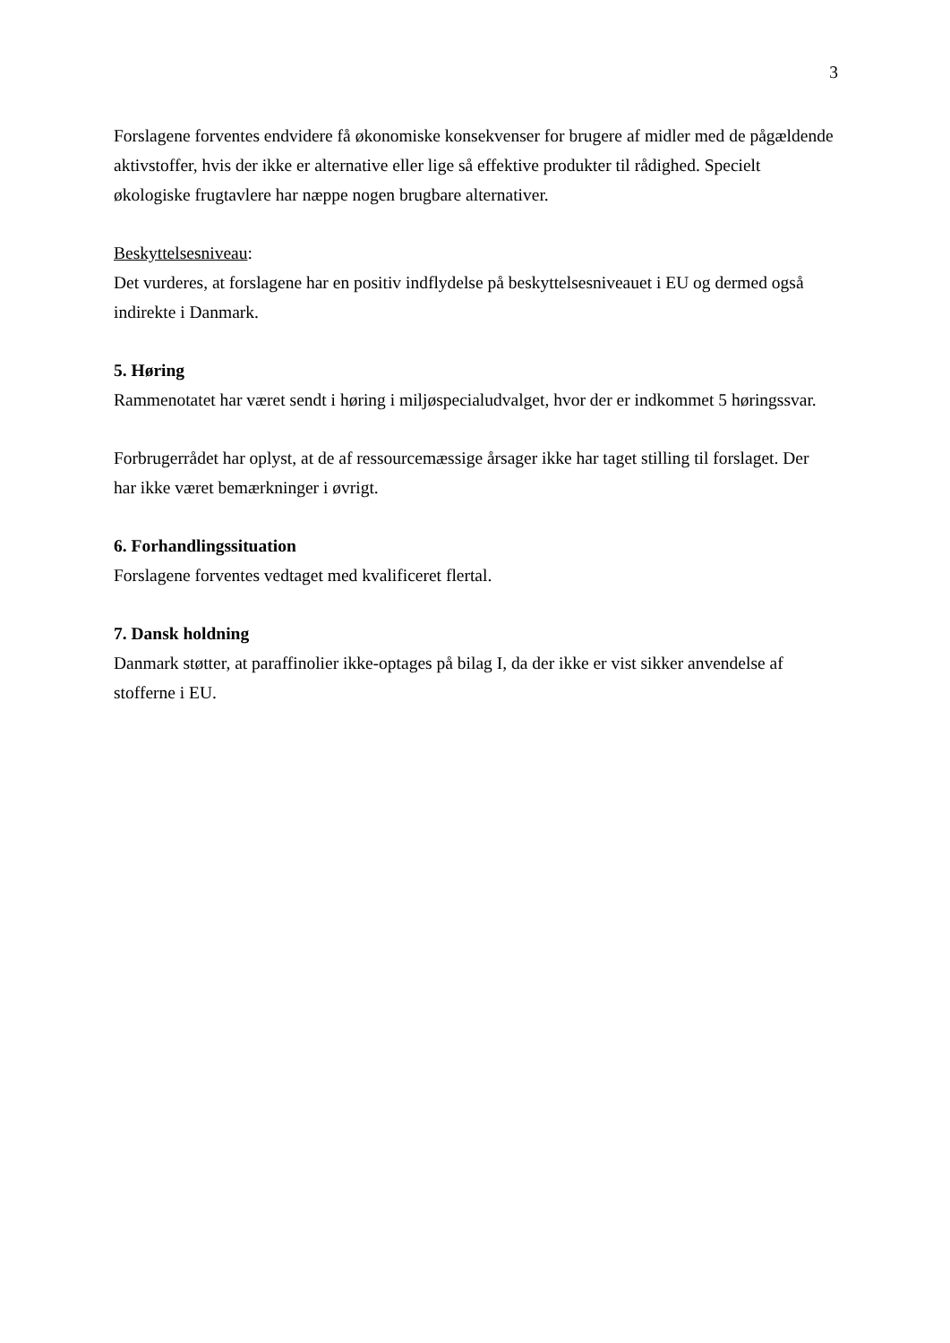3
Forslagene forventes endvidere få økonomiske konsekvenser for brugere af midler med de pågældende aktivstoffer, hvis der ikke er alternative eller lige så effektive produkter til rådighed. Specielt økologiske frugtavlere har næppe nogen brugbare alternativer.
Beskyttelsesniveau:
Det vurderes, at forslagene har en positiv indflydelse på beskyttelsesniveauet i EU og dermed også indirekte i Danmark.
5. Høring
Rammenotatet har været sendt i høring i miljøspecialudvalget, hvor der er indkommet 5 høringssvar.
Forbrugerrådet har oplyst, at de af ressourcemæssige årsager ikke har taget stilling til forslaget. Der har ikke været bemærkninger i øvrigt.
6. Forhandlingssituation
Forslagene forventes vedtaget med kvalificeret flertal.
7. Dansk holdning
Danmark støtter, at paraffinolier ikke-optages på bilag I, da der ikke er vist sikker anvendelse af stofferne i EU.